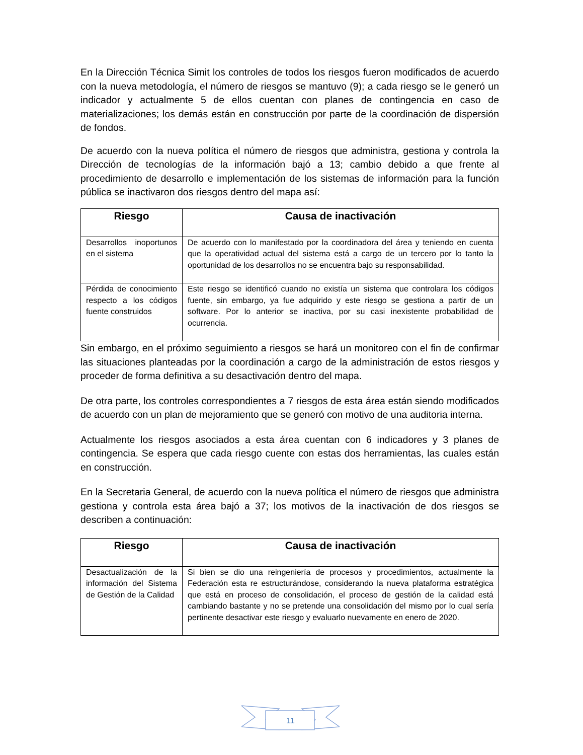En la Dirección Técnica Simit los controles de todos los riesgos fueron modificados de acuerdo con la nueva metodología, el número de riesgos se mantuvo (9); a cada riesgo se le generó un indicador y actualmente 5 de ellos cuentan con planes de contingencia en caso de materializaciones; los demás están en construcción por parte de la coordinación de dispersión de fondos.
De acuerdo con la nueva política el número de riesgos que administra, gestiona y controla la Dirección de tecnologías de la información bajó a 13; cambio debido a que frente al procedimiento de desarrollo e implementación de los sistemas de información para la función pública se inactivaron dos riesgos dentro del mapa así:
| Riesgo | Causa de inactivación |
| --- | --- |
| Desarrollos inoportunos en el sistema | De acuerdo con lo manifestado por la coordinadora del área y teniendo en cuenta que la operatividad actual del sistema está a cargo de un tercero por lo tanto la oportunidad de los desarrollos no se encuentra bajo su responsabilidad. |
| Pérdida de conocimiento respecto a los códigos fuente construidos | Este riesgo se identificó cuando no existía un sistema que controlara los códigos fuente, sin embargo, ya fue adquirido y este riesgo se gestiona a partir de un software. Por lo anterior se inactiva, por su casi inexistente probabilidad de ocurrencia. |
Sin embargo, en el próximo seguimiento a riesgos se hará un monitoreo con el fin de confirmar las situaciones planteadas por la coordinación a cargo de la administración de estos riesgos y proceder de forma definitiva a su desactivación dentro del mapa.
De otra parte, los controles correspondientes a 7 riesgos de esta área están siendo modificados de acuerdo con un plan de mejoramiento que se generó con motivo de una auditoria interna.
Actualmente los riesgos asociados a esta área cuentan con 6 indicadores y 3 planes de contingencia. Se espera que cada riesgo cuente con estas dos herramientas, las cuales están en construcción.
En la Secretaria General, de acuerdo con la nueva política el número de riesgos que administra gestiona y controla esta área bajó a 37; los motivos de la inactivación de dos riesgos se describen a continuación:
| Riesgo | Causa de inactivación |
| --- | --- |
| Desactualización de la información del Sistema de Gestión de la Calidad | Si bien se dio una reingeniería de procesos y procedimientos, actualmente la Federación esta re estructurándose, considerando la nueva plataforma estratégica que está en proceso de consolidación, el proceso de gestión de la calidad está cambiando bastante y no se pretende una consolidación del mismo por lo cual sería pertinente desactivar este riesgo y evaluarlo nuevamente en enero de 2020. |
11